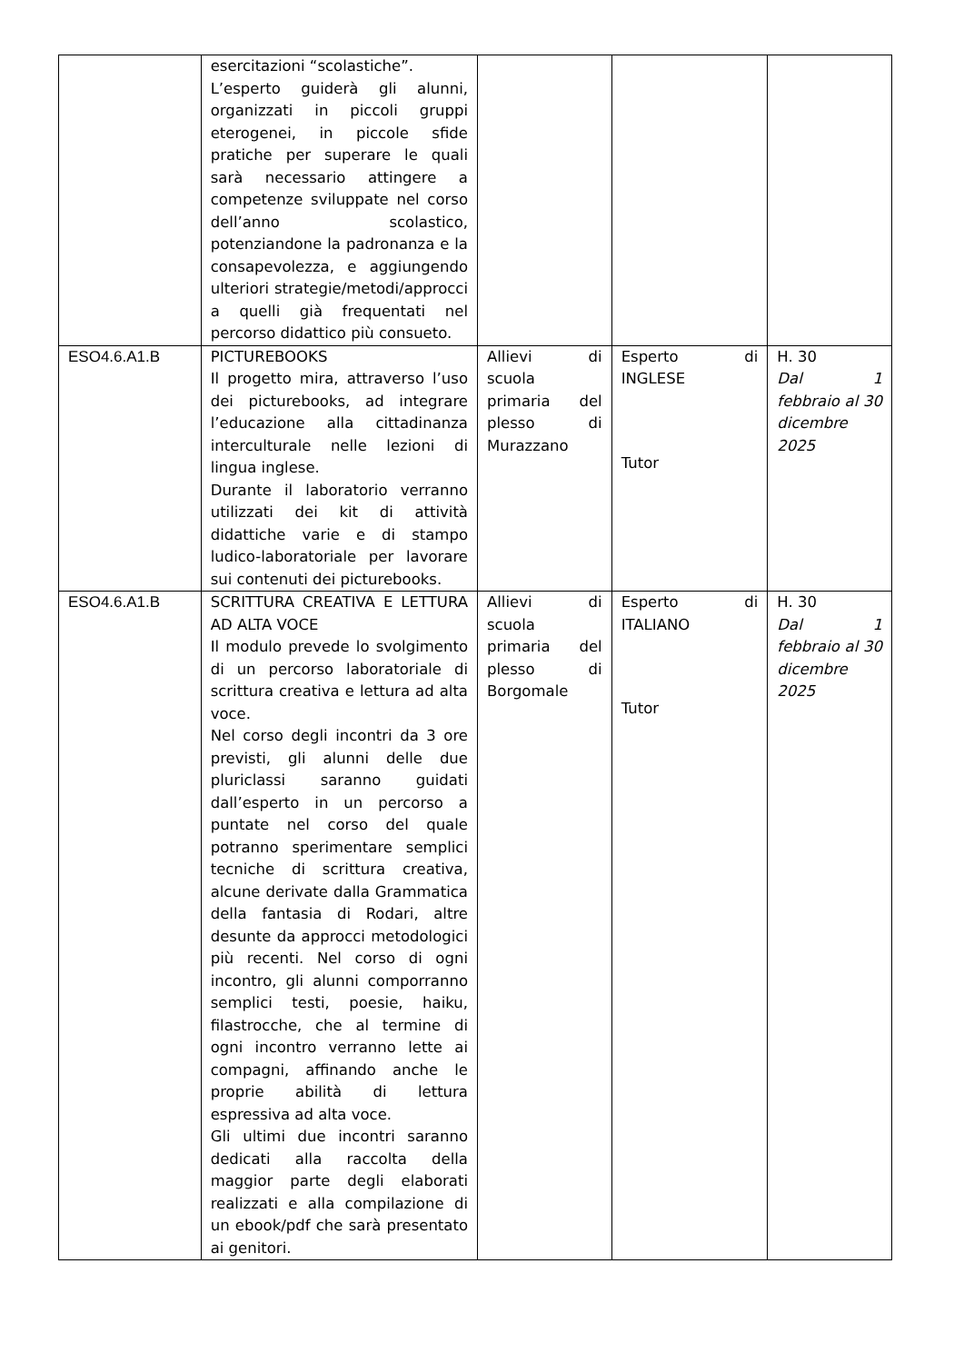| | esercitazioni “scolastiche”. L’esperto guiderà gli alunni, organizzati in piccoli gruppi eterogenei, in piccole sfide pratiche per superare le quali sarà necessario attingere a competenze sviluppate nel corso dell’anno scolastico, potenziandone la padronanza e la consapevolezza, e aggiungendo ulteriori strategie/metodi/approcci a quelli già frequentati nel percorso didattico più consueto. | | | |
| ESO4.6.A1.B | PICTUREBOOKS Il progetto mira, attraverso l’uso dei picturebooks, ad integrare l’educazione alla cittadinanza interculturale nelle lezioni di lingua inglese. Durante il laboratorio verranno utilizzati dei kit di attività didattiche varie e di stampo ludico-laboratoriale per lavorare sui contenuti dei picturebooks. | Allievi di scuola primaria del plesso di Murazzano | Esperto di INGLESE Tutor | H. 30 Dal 1 febbraio al 30 dicembre 2025 |
| ESO4.6.A1.B | SCRITTURA CREATIVA E LETTURA AD ALTA VOCE Il modulo prevede lo svolgimento di un percorso laboratoriale di scrittura creativa e lettura ad alta voce. Nel corso degli incontri da 3 ore previsti, gli alunni delle due pluriclassi saranno guidati dall’esperto in un percorso a puntate nel corso del quale potranno sperimentare semplici tecniche di scrittura creativa, alcune derivate dalla Grammatica della fantasia di Rodari, altre desunte da approcci metodologici più recenti. Nel corso di ogni incontro, gli alunni comporranno semplici testi, poesie, haiku, filastrocche, che al termine di ogni incontro verranno lette ai compagni, affinando anche le proprie abilità di lettura espressiva ad alta voce. Gli ultimi due incontri saranno dedicati alla raccolta della maggior parte degli elaborati realizzati e alla compilazione di un ebook/pdf che sarà presentato ai genitori. | Allievi di scuola primaria del plesso di Borgomale | Esperto di ITALIANO Tutor | H. 30 Dal 1 febbraio al 30 dicembre 2025 |